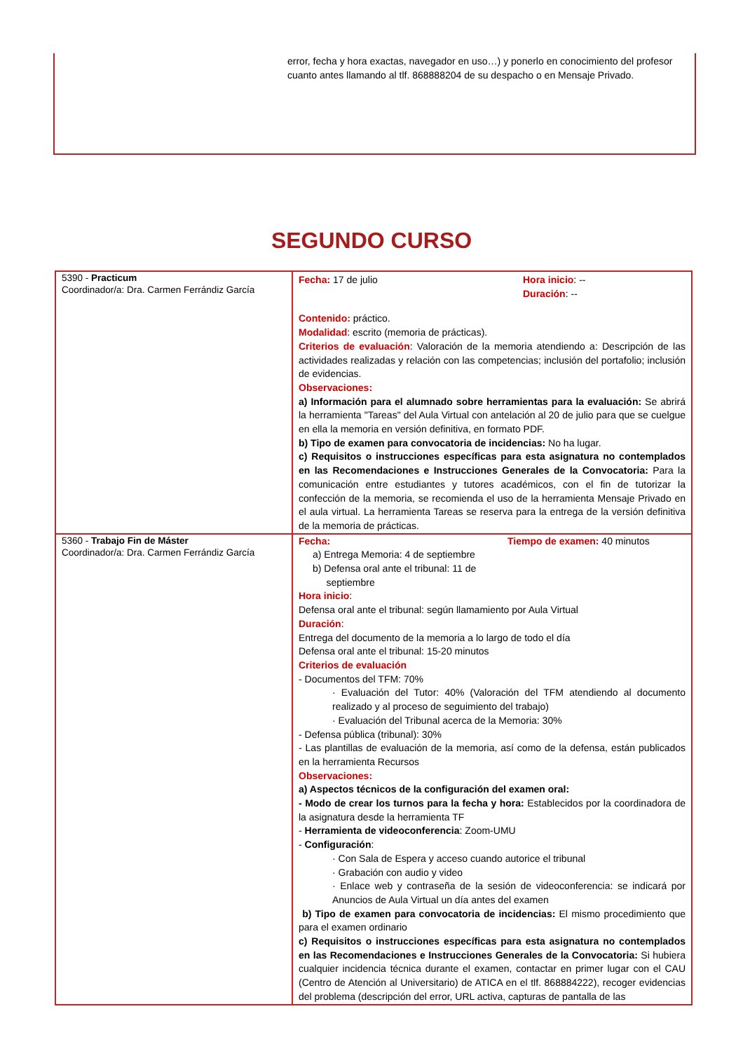error, fecha y hora exactas, navegador en uso…) y ponerlo en conocimiento del profesor cuanto antes llamando al tlf. 868888204 de su despacho o en Mensaje Privado.
SEGUNDO CURSO
| 5390 - Practicum Coordinador/a: Dra. Carmen Ferrándiz García | Fecha: 17 de julio Hora inicio : -- Duración : -- Contenido: práctico. Modalidad : escrito (memoria de prácticas). Criterios de evaluación : Valoración de la memoria atendiendo a: Descripción de las actividades realizadas y relación con las competencias; inclusión del portafolio; inclusión de evidencias. Observaciones: a) Información para el alumnado sobre herramientas para la evaluación: Se abrirá la herramienta "Tareas" del Aula Virtual con antelación al 20 de julio para que se cuelgue en ella la memoria en versión definitiva, en formato PDF. b) Tipo de examen para convocatoria de incidencias: No ha lugar. c) Requisitos o instrucciones específicas para esta asignatura no contemplados en las Recomendaciones e Instrucciones Generales de la Convocatoria: Para la comunicación entre estudiantes y tutores académicos, con el fin de tutorizar la confección de la memoria, se recomienda el uso de la herramienta Mensaje Privado en el aula virtual. La herramienta Tareas se reserva para la entrega de la versión definitiva de la memoria de prácticas. |
| 5360 - Trabajo Fin de Máster Coordinador/a: Dra. Carmen Ferrándiz García | Fecha: a) Entrega Memoria: 4 de septiembre b) Defensa oral ante el tribunal: 11 de septiembre Tiempo de examen: 40 minutos Hora inicio : Defensa oral ante el tribunal: según llamamiento por Aula Virtual Duración : Entrega del documento de la memoria a lo largo de todo el día Defensa oral ante el tribunal: 15-20 minutos Criterios de evaluación - Documentos del TFM: 70% · Evaluación del Tutor: 40% (Valoración del TFM atendiendo al documento realizado y al proceso de seguimiento del trabajo) · Evaluación del Tribunal acerca de la Memoria: 30% - Defensa pública (tribunal): 30% - Las plantillas de evaluación de la memoria, así como de la defensa, están publicados en la herramienta Recursos Observaciones: a) Aspectos técnicos de la configuración del examen oral: - Modo de crear los turnos para la fecha y hora: Establecidos por la coordinadora de la asignatura desde la herramienta TF - Herramienta de videoconferencia : Zoom-UMU - Configuración : · Con Sala de Espera y acceso cuando autorice el tribunal · Grabación con audio y video · Enlace web y contraseña de la sesión de videoconferencia: se indicará por Anuncios de Aula Virtual un día antes del examen b) Tipo de examen para convocatoria de incidencias: El mismo procedimiento que para el examen ordinario c) Requisitos o instrucciones específicas para esta asignatura no contemplados en las Recomendaciones e Instrucciones Generales de la Convocatoria: Si hubiera cualquier incidencia técnica durante el examen, contactar en primer lugar con el CAU (Centro de Atención al Universitario) de ATICA en el tlf. 868884222), recoger evidencias del problema (descripción del error, URL activa, capturas de pantalla de las |